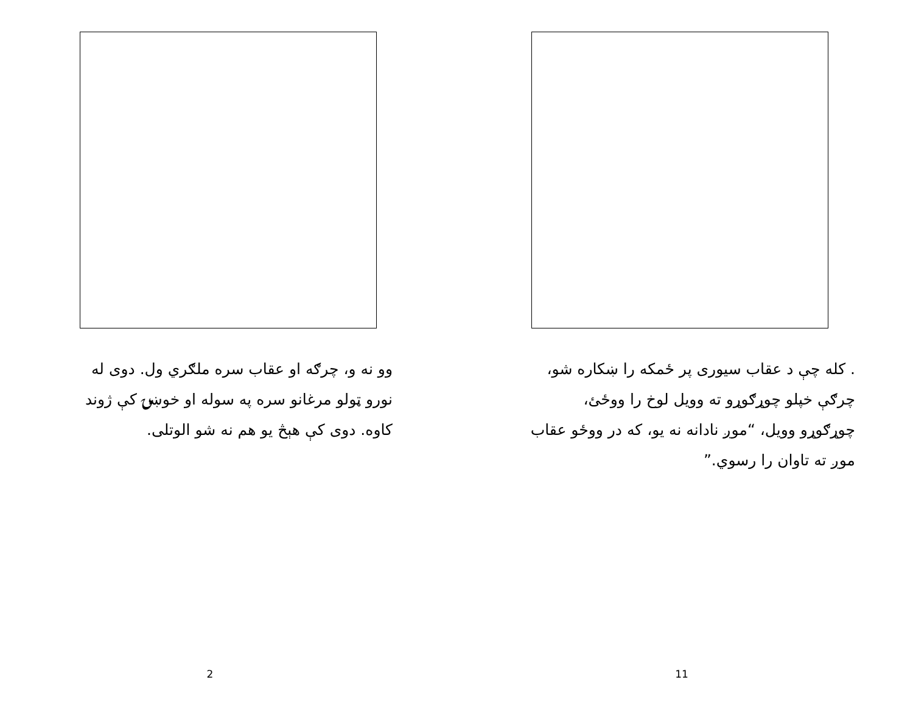وو نه و، چرګه او عقاب سره ملګري ول. دوی له نورو ټولو مرغانو سره په سوله او خوښۍ کې ژوند کاوه. دوی کې هېڅ یو هم نه شو الوتلی.
2
. کله چې د عقاب سیوری پر ځمکه را ښکاره شو، چرګې خپلو چوړګوړو ته وویل لوخ را ووځئ، چوړګوړو وویل، “موږ نادانه نه یو، که در ووځو عقاب موږ ته تاوان را رسوي.”
11